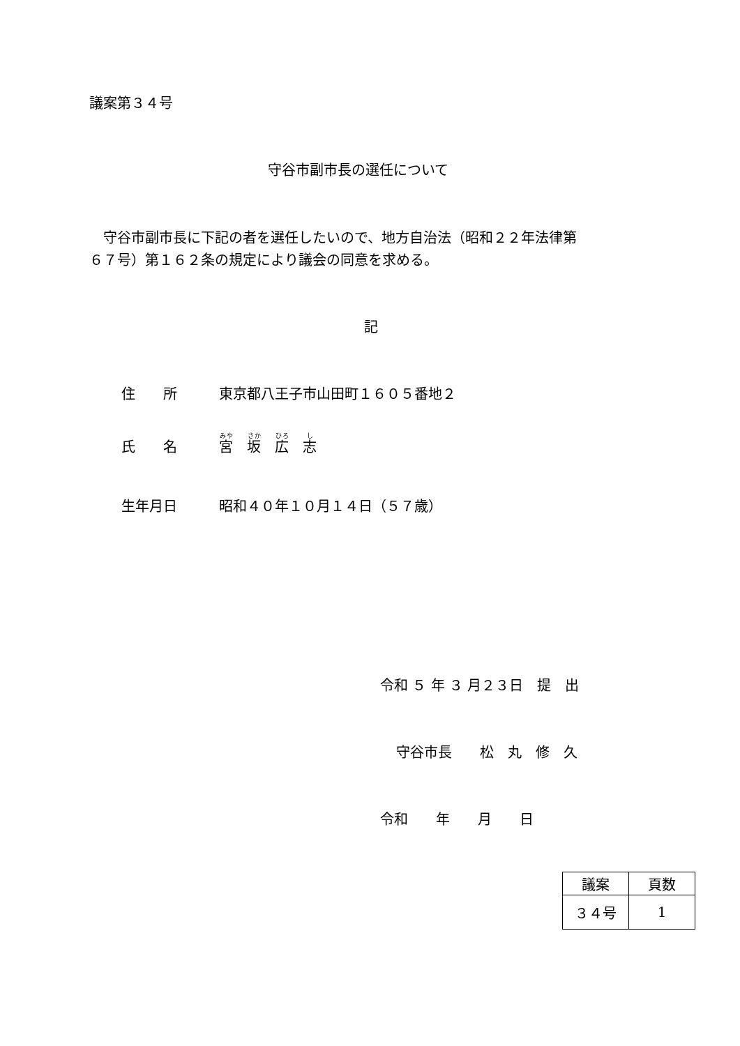議案第３４号
守谷市副市長の選任について
　守谷市副市長に下記の者を選任したいので、地方自治法（昭和２２年法律第
６７号）第１６２条の規定により議会の同意を求める。
記
住　　所　　　東京都八王子市山田町１６０５番地２
氏　　名　　　宮　坂　広　志
生年月日　　　昭和４０年１０月１４日（５７歳）
令和 ５ 年 ３ 月２３日　提　出
守谷市長　　松　丸　修　久
令和　　年　　月　　日
| 議案 | 頁数 |
| --- | --- |
| ３４号 | 1 |